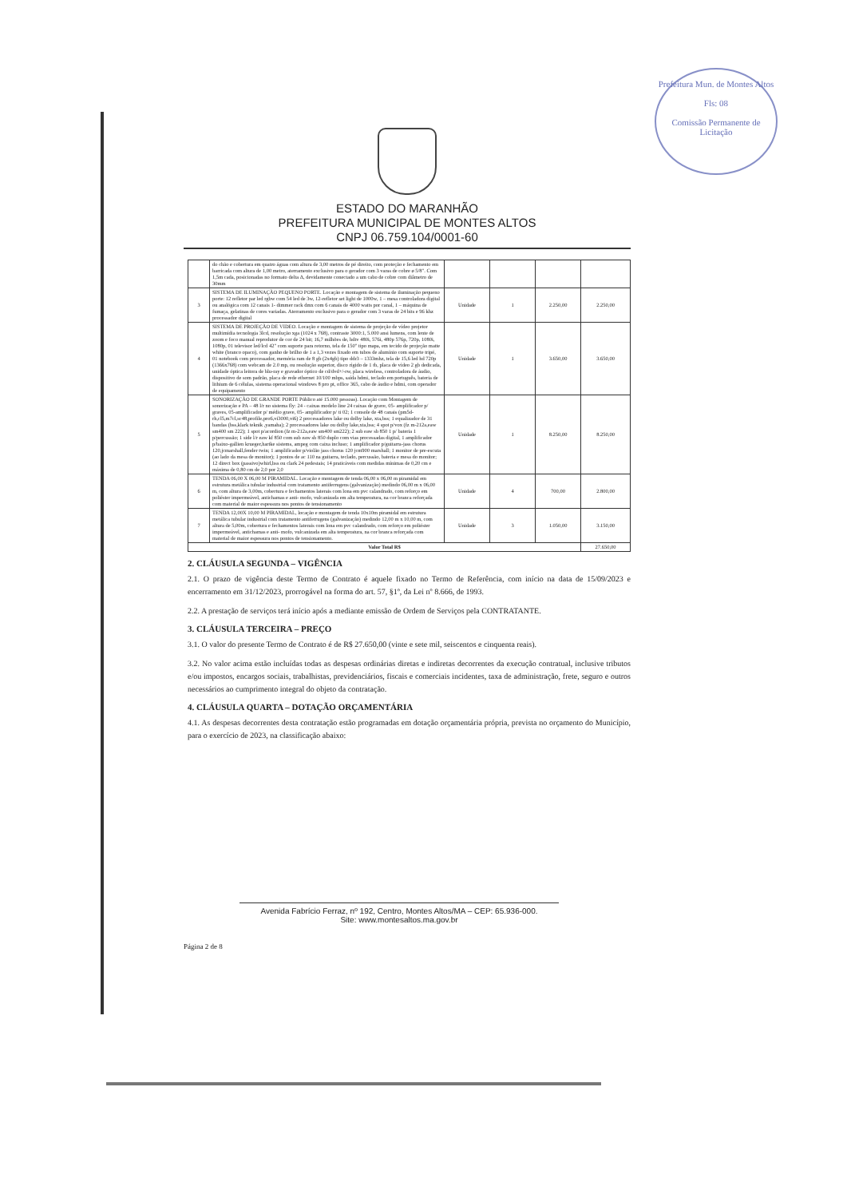Prefeitura Mun. de Montes Altos
Fls: 08
Comissão Permanente de Licitação
ESTADO DO MARANHÃO
PREFEITURA MUNICIPAL DE MONTES ALTOS
CNPJ 06.759.104/0001-60
| | do chão e cobertura em quatro águas com altura de 3,00 metros de pé direito, com proteção e fechamento em barricada com altura de 1,00 metro, aterramento exclusivo para o gerador com 3 varas de cobre ø 5/8". Com 1,5m cada, posicionadas no formato delta Δ, devidamente conectado a um cabo de cobre com diâmetro de 30mm | | | | |
| 3 | SISTEMA DE ILUMINAÇÃO PEQUENO PORTE. Locação e montagem de sistema de iluminação pequeno porte: 12 refletor par led rgbw com 54 led de 3w, 12-refletor set light de 1000w, 1 – mesa controladora digital ou analógica com 12 canais 1- dimmer rack dmx com 6 canais de 4000 watts por canal, 1 – máquina de fumaça, gelatinas de cores variadas. Aterramento exclusivo para o gerador com 3 varas de 24 bits e 96 khz processador digital | Unidade | 1 | 2.250,00 | 2.250,00 |
| 4 | SISTEMA DE PROJEÇÃO DE VIDEO. Locação e montagem de sistema de projeção de vídeo projetor multimídia tecnologia 3lcd, resolução xga (1024 x 768), contraste 3000:1, 5.000 ansi lumens, com lente de zoom e foco manual reprodutor de cor de 24 bit; 16,7 milhões de, hdtv 480i, 576i, 480p 576p, 720p, 1080i, 1080p, 01 televisor led/lcd 42" com suporte para retorno, tela de 150" tipo mapa, em tecido de projeção matte white (branco opaco), com ganho de brilho de 1 a 1,3 vezes fixado em tubos de alumínio com suporte tripé, 01 notebook com processador, memória ram de 8 gb (2x4gb) tipo ddr3 – 1333mhz, tela de 15,6 led hd 720p (1366x768) com webcam de 2.0 mp, ou resolução superior, disco rígido de 1 tb, placa de vídeo 2 gb dedicada, unidade óptica leitora de blu-ray e gravador óptico de cd/dvd+/-rw, placa wireless, controladora de áudio, dispositivo de som padrão, placa de rede ethernet 10/100 mbps, saída hdmi, teclado em português, bateria de lithium de 6 células, sistema operacional windows 8 pro pt, office 365, cabo de áudio e hdmi, com operador de equipamento | Unidade | 1 | 3.650,00 | 3.650,00 |
| 5 | SONORIZAÇÃO DE GRANDE PORTE Público até 15.000 pessoas). Locação com Montagem de sonorização e PA – 48 l/r no sistema fly: 24 - caixas modelo line 24 caixas de grave, 05- amplificador p/ graves, 05-amplificador p/ médio grave, 05- amplificador p/ ti 02; 1 console de 48 canais (pm5d-rh,cl5,m7cl,sc48,profile,pro6,vi3000,vi6) 2 processadores lake ou dolby lake, xta,bss; 1 equalizador de 31 bandas (bss,klark teknik ,yamaha); 2 processadores lake ou dolby lake,xta,bss; 4 spot p/vox (fz m-212a,eaw sm400 sm 222); 1 spot p/acordion (fz m-212a,eaw sm400 sm222); 2 sub eaw sb 850 1 p/ bateria 1 p/percussão; 1 side l/r eaw kf 850 com sub eaw sb 850 duplo com vias processadas digital, 1 amplificador p/baixo-gallien krueger,hartke sistems, ampeg com caixa incluso; 1 amplificador p/guitarra-jass chorus 120,jcmarshall,fender twin; 1 amplificador p/violão jass chorus 120 jcm900 marshall; 1 monitor de pre-escuta (ao lado da mesa de monitor); 1 pontos de ac 110 na guitarra, teclado, percussão, bateria e mesa do monitor; 12 direct box (passivo)whirl,bss ou clark 24 pedestais; 14 praticáveis com medidas mínimas de 0,20 cm e máxima de 0,80 cm de 2,0 por 2,0 | Unidade | 1 | 8.250,00 | 8.250,00 |
| 6 | TENDA 06,00 X 06,00 M PIRAMIDAL. Locação e montagem de tenda 06,00 x 06,00 m piramidal em estrutura metálica tubular industrial com tratamento antiferrugens (galvanização) medindo 06,00 m x 06,00 m, com altura de 3,00m, cobertura e fechamentos laterais com lona em pvc calandrado, com reforço em poliéster impermeável, antichamas e anti- mofo, vulcanizada em alta temperatura, na cor branca reforçada com material de maior espessura nos pontos de tensionamento | Unidade | 4 | 700,00 | 2.800,00 |
| 7 | TENDA 12,00X 10,00 M PIRAMIDAL, locação e montagem de tenda 10x10m piramidal em estrutura metálica tubular industrial com tratamento antiferrugens (galvanização) medindo 12,00 m x 10,00 m, com altura de 5,00m, cobertura e fechamentos laterais com lona em pvc calandrado, com reforço em poliéster impermeável, antichamas e anti- mofo, vulcanizada em alta temperatura, na cor branca reforçada com material de maior espessura nos pontos de tensionamento. | Unidade | 3 | 1.050,00 | 3.150,00 |
| Valor Total R$ | | | | | 27.650,00 |
2. CLÁUSULA SEGUNDA – VIGÊNCIA
2.1. O prazo de vigência deste Termo de Contrato é aquele fixado no Termo de Referência, com início na data de 15/09/2023 e encerramento em 31/12/2023, prorrogável na forma do art. 57, §1º, da Lei nº 8.666, de 1993.
2.2. A prestação de serviços terá início após a mediante emissão de Ordem de Serviços pela CONTRATANTE.
3. CLÁUSULA TERCEIRA – PREÇO
3.1. O valor do presente Termo de Contrato é de R$ 27.650,00 (vinte e sete mil, seiscentos e cinquenta reais).
3.2. No valor acima estão incluídas todas as despesas ordinárias diretas e indiretas decorrentes da execução contratual, inclusive tributos e/ou impostos, encargos sociais, trabalhistas, previdenciários, fiscais e comerciais incidentes, taxa de administração, frete, seguro e outros necessários ao cumprimento integral do objeto da contratação.
4. CLÁUSULA QUARTA – DOTAÇÃO ORÇAMENTÁRIA
4.1. As despesas decorrentes desta contratação estão programadas em dotação orçamentária própria, prevista no orçamento do Município, para o exercício de 2023, na classificação abaixo:
Avenida Fabrício Ferraz, nº 192, Centro, Montes Altos/MA – CEP: 65.936-000.
Site: www.montesaltos.ma.gov.br
Página 2 de 8